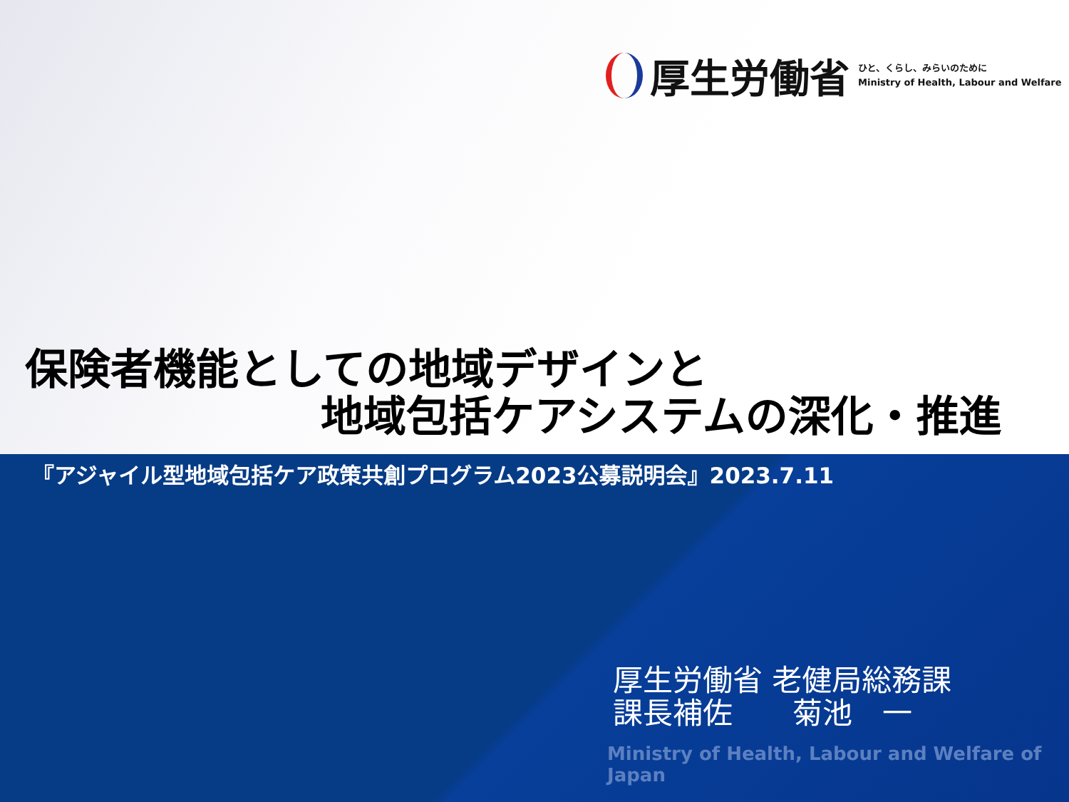厚生労働省
ひと、くらし、みらいのために
Ministry of Health, Labour and Welfare
保険者機能としての地域デザインと
地域包括ケアシステムの深化・推進
『アジャイル型地域包括ケア政策共創プログラム2023公募説明会』2023.7.11
厚生労働省 老健局総務課
課長補佐　　菊池　一
Ministry of Health, Labour and Welfare of Japan